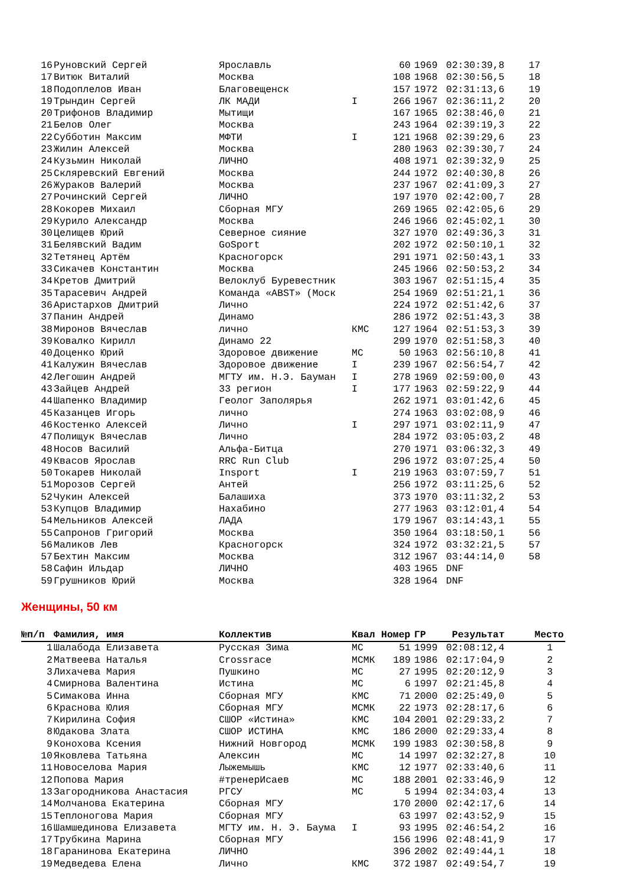| 16 | Руновский Сергей | Ярославль | | 60 | 1969 | 02:30:39,8 | 17 |
| 17 | Витюк Виталий | Москва | | 108 | 1968 | 02:30:56,5 | 18 |
| 18 | Подоплелов Иван | Благовещенск | | 157 | 1972 | 02:31:13,6 | 19 |
| 19 | Трындин Сергей | ЛК МАДИ | I | 266 | 1967 | 02:36:11,2 | 20 |
| 20 | Трифонов Владимир | Мытищи | | 167 | 1965 | 02:38:46,0 | 21 |
| 21 | Белов Олег | Москва | | 243 | 1964 | 02:39:19,3 | 22 |
| 22 | Субботин Максим | МФТИ | I | 121 | 1968 | 02:39:29,6 | 23 |
| 23 | Жилин Алексей | Москва | | 280 | 1963 | 02:39:30,7 | 24 |
| 24 | Кузьмин Николай | ЛИЧНО | | 408 | 1971 | 02:39:32,9 | 25 |
| 25 | Скляревский Евгений | Москва | | 244 | 1972 | 02:40:30,8 | 26 |
| 26 | Жураков Валерий | Москва | | 237 | 1967 | 02:41:09,3 | 27 |
| 27 | Рочинский Сергей | ЛИЧНО | | 197 | 1970 | 02:42:00,7 | 28 |
| 28 | Кокорев Михаил | Сборная МГУ | | 269 | 1965 | 02:42:05,6 | 29 |
| 29 | Курило Александр | Москва | | 246 | 1966 | 02:45:02,1 | 30 |
| 30 | Целищев Юрий | Северное сияние | | 327 | 1970 | 02:49:36,3 | 31 |
| 31 | Белявский Вадим | GoSport | | 202 | 1972 | 02:50:10,1 | 32 |
| 32 | Тетянец Артём | Красногорск | | 291 | 1971 | 02:50:43,1 | 33 |
| 33 | Сикачев Константин | Москва | | 245 | 1966 | 02:50:53,2 | 34 |
| 34 | Кретов Дмитрий | Велоклуб Буревестник | | 303 | 1967 | 02:51:15,4 | 35 |
| 35 | Тарасевич Андрей | Команда «ABST» (Моск | | 254 | 1969 | 02:51:21,1 | 36 |
| 36 | Аристархов Дмитрий | Лично | | 224 | 1972 | 02:51:42,6 | 37 |
| 37 | Панин Андрей | Динамо | | 286 | 1972 | 02:51:43,3 | 38 |
| 38 | Миронов Вячеслав | лично | КМС | 127 | 1964 | 02:51:53,3 | 39 |
| 39 | Ковалко Кирилл | Динамо 22 | | 299 | 1970 | 02:51:58,3 | 40 |
| 40 | Доценко Юрий | Здоровое движение | МС | 50 | 1963 | 02:56:10,8 | 41 |
| 41 | Калужин Вячеслав | Здоровое движение | I | 239 | 1967 | 02:56:54,7 | 42 |
| 42 | Легошин Андрей | МГТУ им. Н.Э. Бауман | I | 278 | 1969 | 02:59:00,0 | 43 |
| 43 | Зайцев Андрей | 33 регион | I | 177 | 1963 | 02:59:22,9 | 44 |
| 44 | Шапенко Владимир | Геолог Заполярья | | 262 | 1971 | 03:01:42,6 | 45 |
| 45 | Казанцев Игорь | лично | | 274 | 1963 | 03:02:08,9 | 46 |
| 46 | Костенко Алексей | Лично | I | 297 | 1971 | 03:02:11,9 | 47 |
| 47 | Полищук Вячеслав | Лично | | 284 | 1972 | 03:05:03,2 | 48 |
| 48 | Носов Василий | Альфа-Битца | | 270 | 1971 | 03:06:32,3 | 49 |
| 49 | Квасов Ярослав | RRC Run Club | | 296 | 1972 | 03:07:25,4 | 50 |
| 50 | Токарев Николай | Insport | I | 219 | 1963 | 03:07:59,7 | 51 |
| 51 | Морозов Сергей | Антей | | 256 | 1972 | 03:11:25,6 | 52 |
| 52 | Чукин Алексей | Балашиха | | 373 | 1970 | 03:11:32,2 | 53 |
| 53 | Купцов Владимир | Нахабино | | 277 | 1963 | 03:12:01,4 | 54 |
| 54 | Мельников Алексей | ЛАДА | | 179 | 1967 | 03:14:43,1 | 55 |
| 55 | Сапронов Григорий | Москва | | 350 | 1964 | 03:18:50,1 | 56 |
| 56 | Маликов Лев | Красногорск | | 324 | 1972 | 03:32:21,5 | 57 |
| 57 | Бехтин Максим | Москва | | 312 | 1967 | 03:44:14,0 | 58 |
| 58 | Сафин Ильдар | ЛИЧНО | | 403 | 1965 | DNF | |
| 59 | Грушников Юрий | Москва | | 328 | 1964 | DNF | |
Женщины, 50 км
| №п/п | Фамилия, имя | Коллектив | Квал | Номер | ГР | Результат | Место |
| --- | --- | --- | --- | --- | --- | --- | --- |
| 1 | Шалабода Елизавета | Русская Зима | МС | 51 | 1999 | 02:08:12,4 | 1 |
| 2 | Матвеева Наталья | Crossrace | МСМК | 189 | 1986 | 02:17:04,9 | 2 |
| 3 | Лихачева Мария | Пушкино | МС | 27 | 1995 | 02:20:12,9 | 3 |
| 4 | Смирнова Валентина | Истина | МС | 6 | 1997 | 02:21:45,8 | 4 |
| 5 | Симакова Инна | Сборная МГУ | КМС | 71 | 2000 | 02:25:49,0 | 5 |
| 6 | Краснова Юлия | Сборная МГУ | МСМК | 22 | 1973 | 02:28:17,6 | 6 |
| 7 | Кирилина София | СШОР «Истина» | КМС | 104 | 2001 | 02:29:33,2 | 7 |
| 8 | Юдакова Злата | СШОР ИСТИНА | КМС | 186 | 2000 | 02:29:33,4 | 8 |
| 9 | Конохова Ксения | Нижний Новгород | МСМК | 199 | 1983 | 02:30:58,8 | 9 |
| 10 | Яковлева Татьяна | Алексин | МС | 14 | 1997 | 02:32:27,8 | 10 |
| 11 | Новоселова Мария | Лыжемышь | КМС | 12 | 1977 | 02:33:40,6 | 11 |
| 12 | Попова Мария | #тренерИсаев | МС | 188 | 2001 | 02:33:46,9 | 12 |
| 13 | Загородникова Анастасия | РГСУ | МС | 5 | 1994 | 02:34:03,4 | 13 |
| 14 | Молчанова Екатерина | Сборная МГУ | | 170 | 2000 | 02:42:17,6 | 14 |
| 15 | Теплоногова Мария | Сборная МГУ | | 63 | 1997 | 02:43:52,9 | 15 |
| 16 | Шамшединова Елизавета | МГТУ им. Н. Э. Баума | I | 93 | 1995 | 02:46:54,2 | 16 |
| 17 | Трубкина Марина | Сборная МГУ | | 156 | 1996 | 02:48:41,9 | 17 |
| 18 | Гаранинова Екатерина | ЛИЧНО | | 396 | 2002 | 02:49:44,1 | 18 |
| 19 | Медведева Елена | Лично | КМС | 372 | 1987 | 02:49:54,7 | 19 |